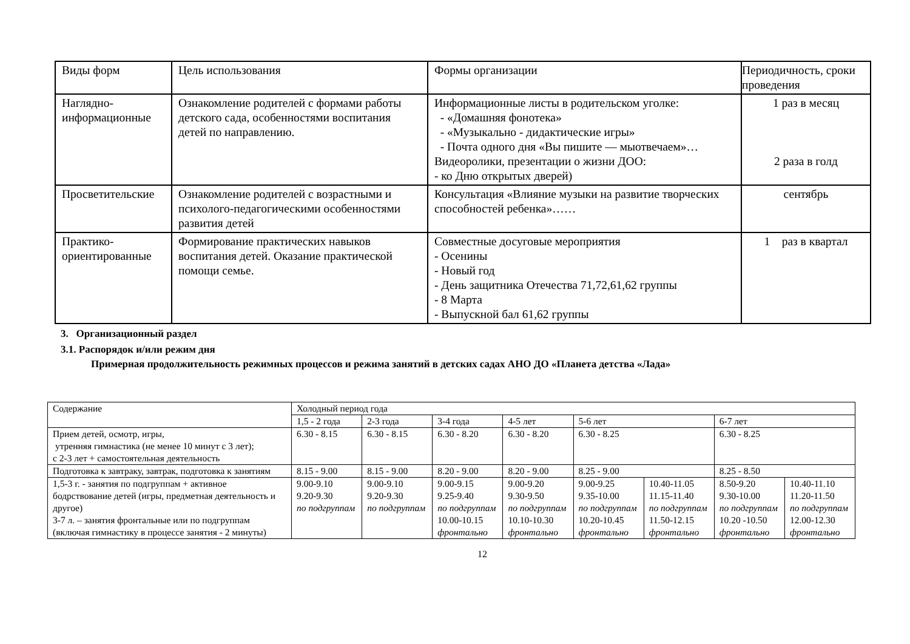| Виды форм | Цель использования | Формы организации | Периодичность, сроки проведения |
| Наглядно-информационные | Ознакомление родителей с формами работы детского сада, особенностями воспитания детей по направлению. | Информационные листы в родительском уголке: - «Домашняя фонотека» - «Музыкально - дидактические игры» - Почта одного дня «Вы пишите — мыотвечаем»… Видеоролики, презентации о жизни ДОО: - ко Дню открытых дверей) | 1 раз в месяц 2 раза в голд |
| Просветительские | Ознакомление родителей с возрастными и психолого-педагогическими особенностями развития детей | Консультация «Влияние музыки на развитие творческих способностей ребенка»…… | сентябрь |
| Практико-ориентированные | Формирование практических навыков воспитания детей. Оказание практической помощи семье. | Совместные досуговые мероприятия - Осенины - Новый год - День защитника Отечества 71,72,61,62 группы - 8 Марта - Выпускной бал 61,62 группы | 1 раз в квартал |
3. Организационный раздел
3.1. Распорядок и/или режим дня
Примерная продолжительность режимных процессов и режима занятий в детских садах АНО ДО «Планета детства «Лада»
| Содержание | Холодный период года | | | | | | | |
| | 1,5 - 2 года | 2-3 года | 3-4 года | 4-5 лет | 5-6 лет | | 6-7 лет | |
| Прием детей, осмотр, игры, утренняя гимнастика (не менее 10 минут с 3 лет); с 2-3 лет + самостоятельная деятельность | 6.30 - 8.15 | 6.30 - 8.15 | 6.30 - 8.20 | 6.30 - 8.20 | 6.30 - 8.25 | | 6.30 - 8.25 | |
| Подготовка к завтраку, завтрак, подготовка к занятиям | 8.15 - 9.00 | 8.15 - 9.00 | 8.20 - 9.00 | 8.20 - 9.00 | 8.25 - 9.00 | | 8.25 - 8.50 | |
| 1,5-3 г. - занятия по подгруппам + активное бодрствование детей (игры, предметная деятельность и другое) 3-7 л. – занятия фронтальные или по подгруппам (включая гимнастику в процессе занятия - 2 минуты) | 9.00-9.10 9.20-9.30 по подгруппам | 9.00-9.10 9.20-9.30 по подгруппам | 9.00-9.15 9.25-9.40 по подгруппам 10.00-10.15 фронтально | 9.00-9.20 9.30-9.50 по подгруппам 10.10-10.30 фронтально | 9.00-9.25 9.35-10.00 по подгруппам 10.20-10.45 фронтально | 10.40-11.05 11.15-11.40 по подгруппам 11.50-12.15 фронтально | 8.50-9.20 9.30-10.00 по подгруппам 10.20 -10.50 фронтально | 10.40-11.10 11.20-11.50 по подгруппам 12.00-12.30 фронтально |
12